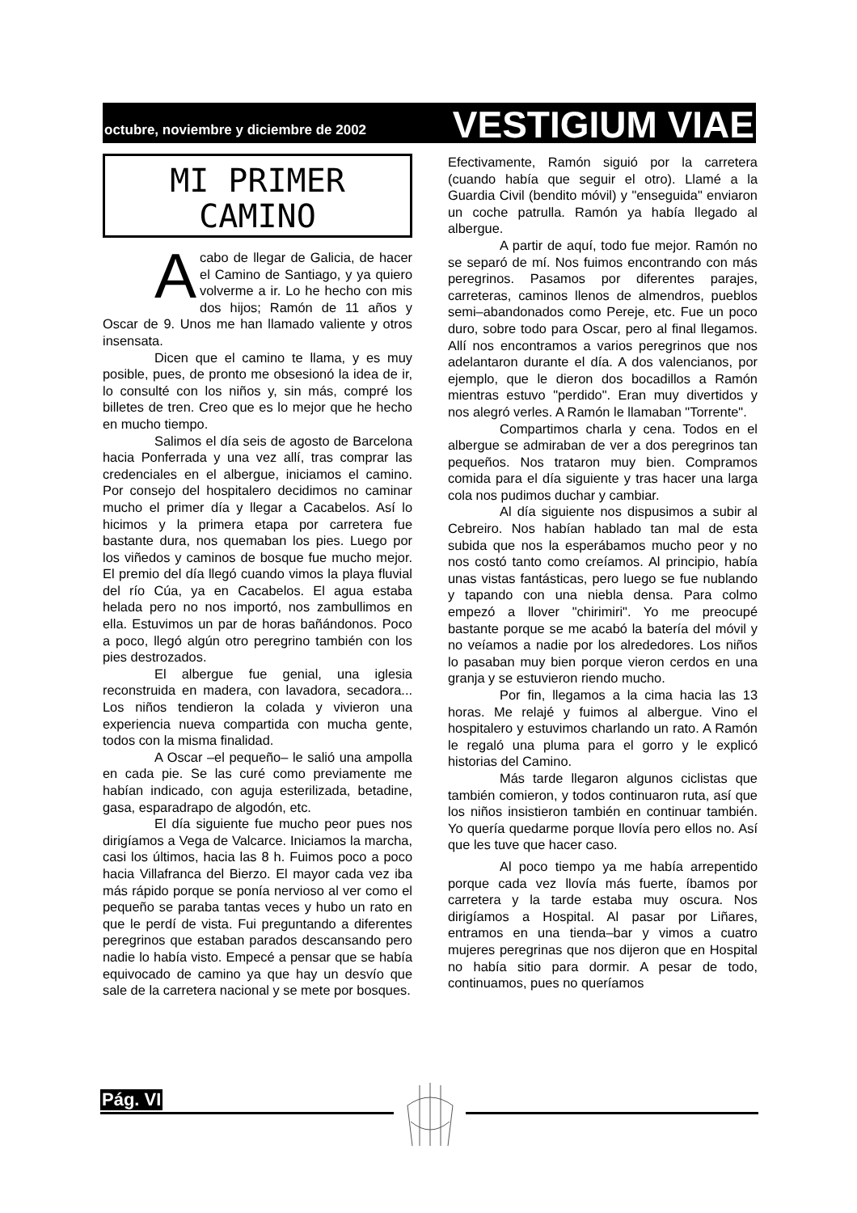octubre, noviembre y diciembre de 2002 VESTIGIUM VIAE
MI PRIMER
CAMINO
Acabo de llegar de Galicia, de hacer el Camino de Santiago, y ya quiero volverme a ir. Lo he hecho con mis dos hijos; Ramón de 11 años y Oscar de 9. Unos me han llamado valiente y otros insensata.
Dicen que el camino te llama, y es muy posible, pues, de pronto me obsesionó la idea de ir, lo consulté con los niños y, sin más, compré los billetes de tren. Creo que es lo mejor que he hecho en mucho tiempo.
Salimos el día seis de agosto de Barcelona hacia Ponferrada y una vez allí, tras comprar las credenciales en el albergue, iniciamos el camino. Por consejo del hospitalero decidimos no caminar mucho el primer día y llegar a Cacabelos. Así lo hicimos y la primera etapa por carretera fue bastante dura, nos quemaban los pies. Luego por los viñedos y caminos de bosque fue mucho mejor. El premio del día llegó cuando vimos la playa fluvial del río Cúa, ya en Cacabelos. El agua estaba helada pero no nos importó, nos zambullimos en ella. Estuvimos un par de horas bañándonos. Poco a poco, llegó algún otro peregrino también con los pies destrozados.
El albergue fue genial, una iglesia reconstruida en madera, con lavadora, secadora... Los niños tendieron la colada y vivieron una experiencia nueva compartida con mucha gente, todos con la misma finalidad.
A Oscar –el pequeño– le salió una ampolla en cada pie. Se las curé como previamente me habían indicado, con aguja esterilizada, betadine, gasa, esparadrapo de algodón, etc.
El día siguiente fue mucho peor pues nos dirigíamos a Vega de Valcarce. Iniciamos la marcha, casi los últimos, hacia las 8 h. Fuimos poco a poco hacia Villafranca del Bierzo. El mayor cada vez iba más rápido porque se ponía nervioso al ver como el pequeño se paraba tantas veces y hubo un rato en que le perdí de vista. Fui preguntando a diferentes peregrinos que estaban parados descansando pero nadie lo había visto. Empecé a pensar que se había equivocado de camino ya que hay un desvío que sale de la carretera nacional y se mete por bosques.
Efectivamente, Ramón siguió por la carretera (cuando había que seguir el otro). Llamé a la Guardia Civil (bendito móvil) y "enseguida" enviaron un coche patrulla. Ramón ya había llegado al albergue.
A partir de aquí, todo fue mejor. Ramón no se separó de mí. Nos fuimos encontrando con más peregrinos. Pasamos por diferentes parajes, carreteras, caminos llenos de almendros, pueblos semi–abandonados como Pereje, etc. Fue un poco duro, sobre todo para Oscar, pero al final llegamos. Allí nos encontramos a varios peregrinos que nos adelantaron durante el día. A dos valencianos, por ejemplo, que le dieron dos bocadillos a Ramón mientras estuvo "perdido". Eran muy divertidos y nos alegró verles. A Ramón le llamaban "Torrente".
Compartimos charla y cena. Todos en el albergue se admiraban de ver a dos peregrinos tan pequeños. Nos trataron muy bien. Compramos comida para el día siguiente y tras hacer una larga cola nos pudimos duchar y cambiar.
Al día siguiente nos dispusimos a subir al Cebreiro. Nos habían hablado tan mal de esta subida que nos la esperábamos mucho peor y no nos costó tanto como creíamos. Al principio, había unas vistas fantásticas, pero luego se fue nublando y tapando con una niebla densa. Para colmo empezó a llover "chirimiri". Yo me preocupé bastante porque se me acabó la batería del móvil y no veíamos a nadie por los alrededores. Los niños lo pasaban muy bien porque vieron cerdos en una granja y se estuvieron riendo mucho.
Por fin, llegamos a la cima hacia las 13 horas. Me relajé y fuimos al albergue. Vino el hospitalero y estuvimos charlando un rato. A Ramón le regaló una pluma para el gorro y le explicó historias del Camino.
Más tarde llegaron algunos ciclistas que también comieron, y todos continuaron ruta, así que los niños insistieron también en continuar también. Yo quería quedarme porque llovía pero ellos no. Así que les tuve que hacer caso.
Al poco tiempo ya me había arrepentido porque cada vez llovía más fuerte, íbamos por carretera y la tarde estaba muy oscura. Nos dirigíamos a Hospital. Al pasar por Liñares, entramos en una tienda–bar y vimos a cuatro mujeres peregrinas que nos dijeron que en Hospital no había sitio para dormir. A pesar de todo, continuamos, pues no queríamos
Pág. VI